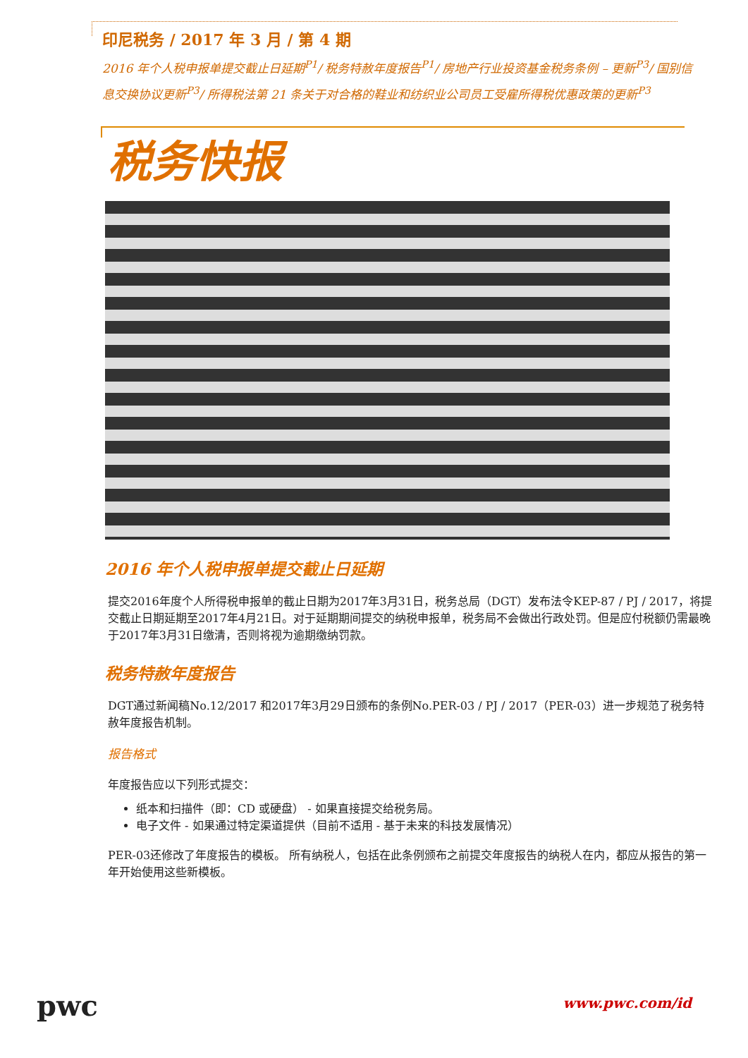印尼税务 / 2017 年 3 月 / 第 4 期
2016 年个人税申报单提交截止日延期<sup>P1</sup>/ 税务特赦年度报告<sup>P1</sup>/ 房地产行业投资基金税务条例 – 更新<sup>P3</sup>/ 国别信息交换协议更新<sup>P3</sup>/ 所得税法第 21 条关于对合格的鞋业和纺织业公司员工受雇所得税优惠政策的更新<sup>P3</sup>
税务快报
2016 年个人税申报单提交截止日延期
提交2016年度个人所得税申报单的截止日期为2017年3月31日，税务总局（DGT）发布法令KEP-87 / PJ / 2017，将提交截止日期延期至2017年4月21日。对于延期期间提交的纳税申报单，税务局不会做出行政处罚。但是应付税额仍需最晚于2017年3月31日缴清，否则将视为逾期缴纳罚款。
税务特赦年度报告
DGT通过新闻稿No.12/2017 和2017年3月29日颁布的条例No.PER-03 / PJ / 2017（PER-03）进一步规范了税务特赦年度报告机制。
报告格式
年度报告应以下列形式提交：
纸本和扫描件（即：CD 或硬盘） - 如果直接提交给税务局。
电子文件 - 如果通过特定渠道提供（目前不适用 - 基于未来的科技发展情况）
PER-03还修改了年度报告的模板。 所有纳税人，包括在此条例颁布之前提交年度报告的纳税人在内，都应从报告的第一年开始使用这些新模板。
pwc
www.pwc.com/id